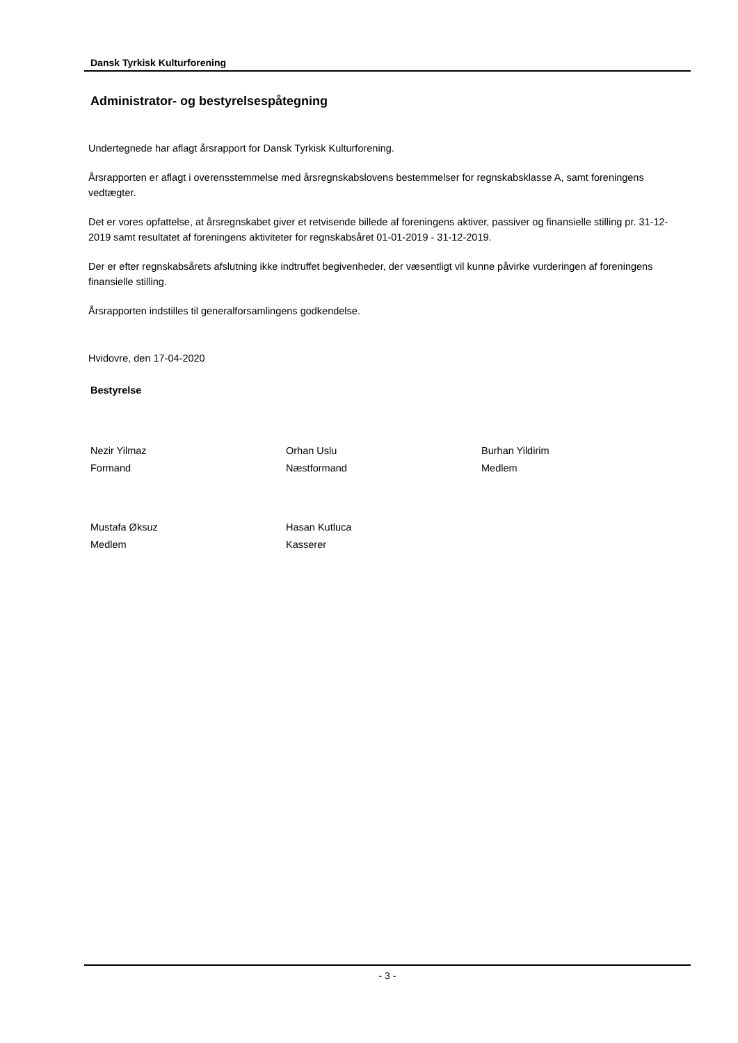Dansk Tyrkisk Kulturforening
Administrator- og bestyrelsespåtegning
Undertegnede har aflagt årsrapport for Dansk Tyrkisk Kulturforening.
Årsrapporten er aflagt i overensstemmelse med årsregnskabslovens bestemmelser for regnskabsklasse A, samt foreningens vedtægter.
Det er vores opfattelse, at årsregnskabet giver et retvisende billede af foreningens aktiver, passiver og finansielle stilling pr. 31-12-2019 samt resultatet af foreningens aktiviteter for regnskabsåret 01-01-2019 - 31-12-2019.
Der er efter regnskabsårets afslutning ikke indtruffet begivenheder, der væsentligt vil kunne påvirke vurderingen af foreningens finansielle stilling.
Årsrapporten indstilles til generalforsamlingens godkendelse.
Hvidovre, den 17-04-2020
Bestyrelse
Nezir Yilmaz
Formand
Orhan Uslu
Næstformand
Burhan Yildirim
Medlem
Mustafa Øksuz
Medlem
Hasan Kutluca
Kasserer
- 3 -